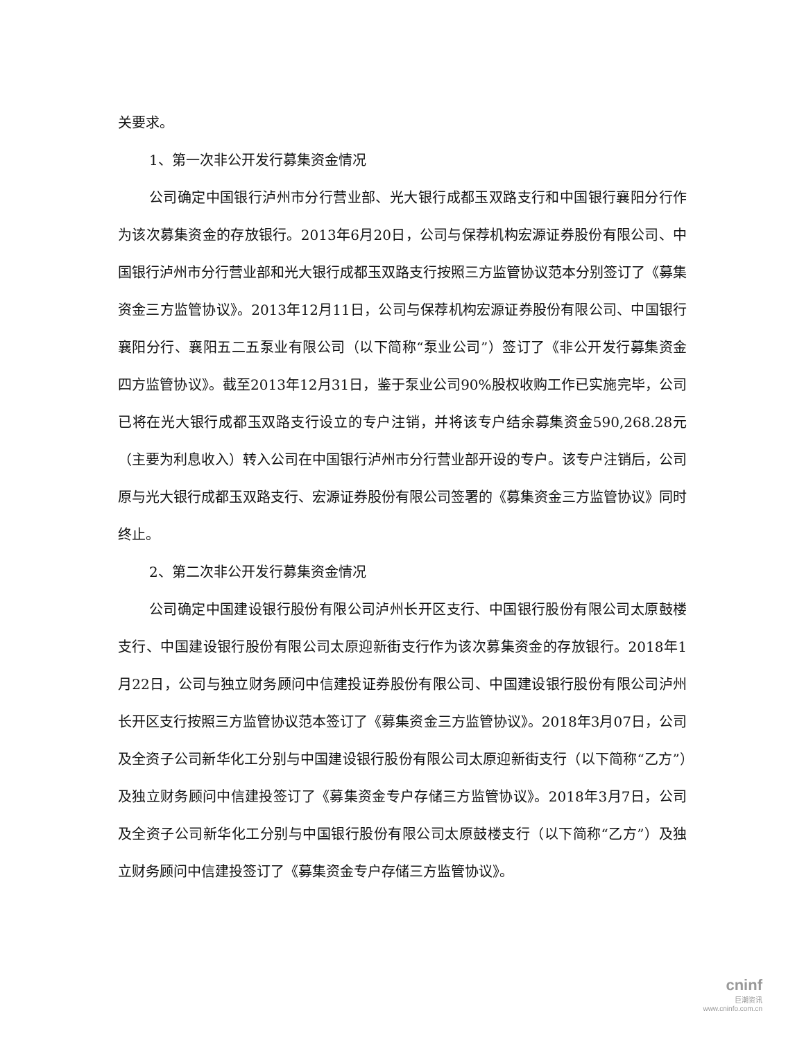关要求。
1、第一次非公开发行募集资金情况
公司确定中国银行泸州市分行营业部、光大银行成都玉双路支行和中国银行襄阳分行作为该次募集资金的存放银行。2013年6月20日，公司与保荐机构宏源证券股份有限公司、中国银行泸州市分行营业部和光大银行成都玉双路支行按照三方监管协议范本分别签订了《募集资金三方监管协议》。2013年12月11日，公司与保荐机构宏源证券股份有限公司、中国银行襄阳分行、襄阳五二五泵业有限公司（以下简称“泵业公司”）签订了《非公开发行募集资金四方监管协议》。截至2013年12月31日，鉴于泵业公司90%股权收购工作已实施完毕，公司已将在光大银行成都玉双路支行设立的专户注销，并将该专户结余募集资金590,268.28元（主要为利息收入）转入公司在中国银行泸州市分行营业部开设的专户。该专户注销后，公司原与光大银行成都玉双路支行、宏源证券股份有限公司签署的《募集资金三方监管协议》同时终止。
2、第二次非公开发行募集资金情况
公司确定中国建设银行股份有限公司泸州长开区支行、中国银行股份有限公司太原鼓楼支行、中国建设银行股份有限公司太原迎新街支行作为该次募集资金的存放银行。2018年1月22日，公司与独立财务顾问中信建投证券股份有限公司、中国建设银行股份有限公司泸州长开区支行按照三方监管协议范本签订了《募集资金三方监管协议》。2018年3月07日，公司及全资子公司新华化工分别与中国建设银行股份有限公司太原迎新街支行（以下简称“乙方”）及独立财务顾问中信建投签订了《募集资金专户存储三方监管协议》。2018年3月7日，公司及全资子公司新华化工分别与中国银行股份有限公司太原鼓楼支行（以下简称“乙方”）及独立财务顾问中信建投签订了《募集资金专户存储三方监管协议》。
cninf
巨潮资讯
www.cninfo.com.cn